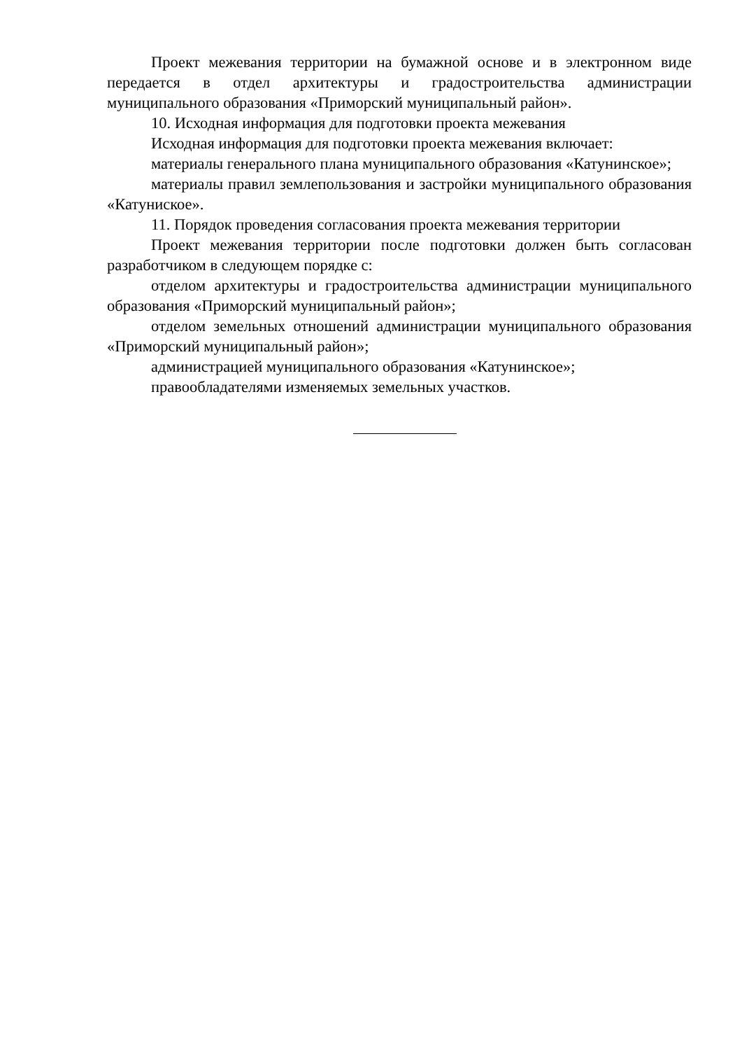Проект межевания территории на бумажной основе и в электронном виде передается в отдел архитектуры и градостроительства администрации муниципального образования «Приморский муниципальный район».
10. Исходная информация для подготовки проекта межевания
Исходная информация для подготовки проекта межевания включает:
материалы генерального плана муниципального образования «Катунинское»;
материалы правил землепользования и застройки муниципального образования «Катуниское».
11. Порядок проведения согласования проекта межевания территории
Проект межевания территории после подготовки должен быть согласован разработчиком в следующем порядке с:
отделом архитектуры и градостроительства администрации муниципального образования «Приморский муниципальный район»;
отделом земельных отношений администрации муниципального образования «Приморский муниципальный район»;
администрацией муниципального образования «Катунинское»;
правообладателями изменяемых земельных участков.